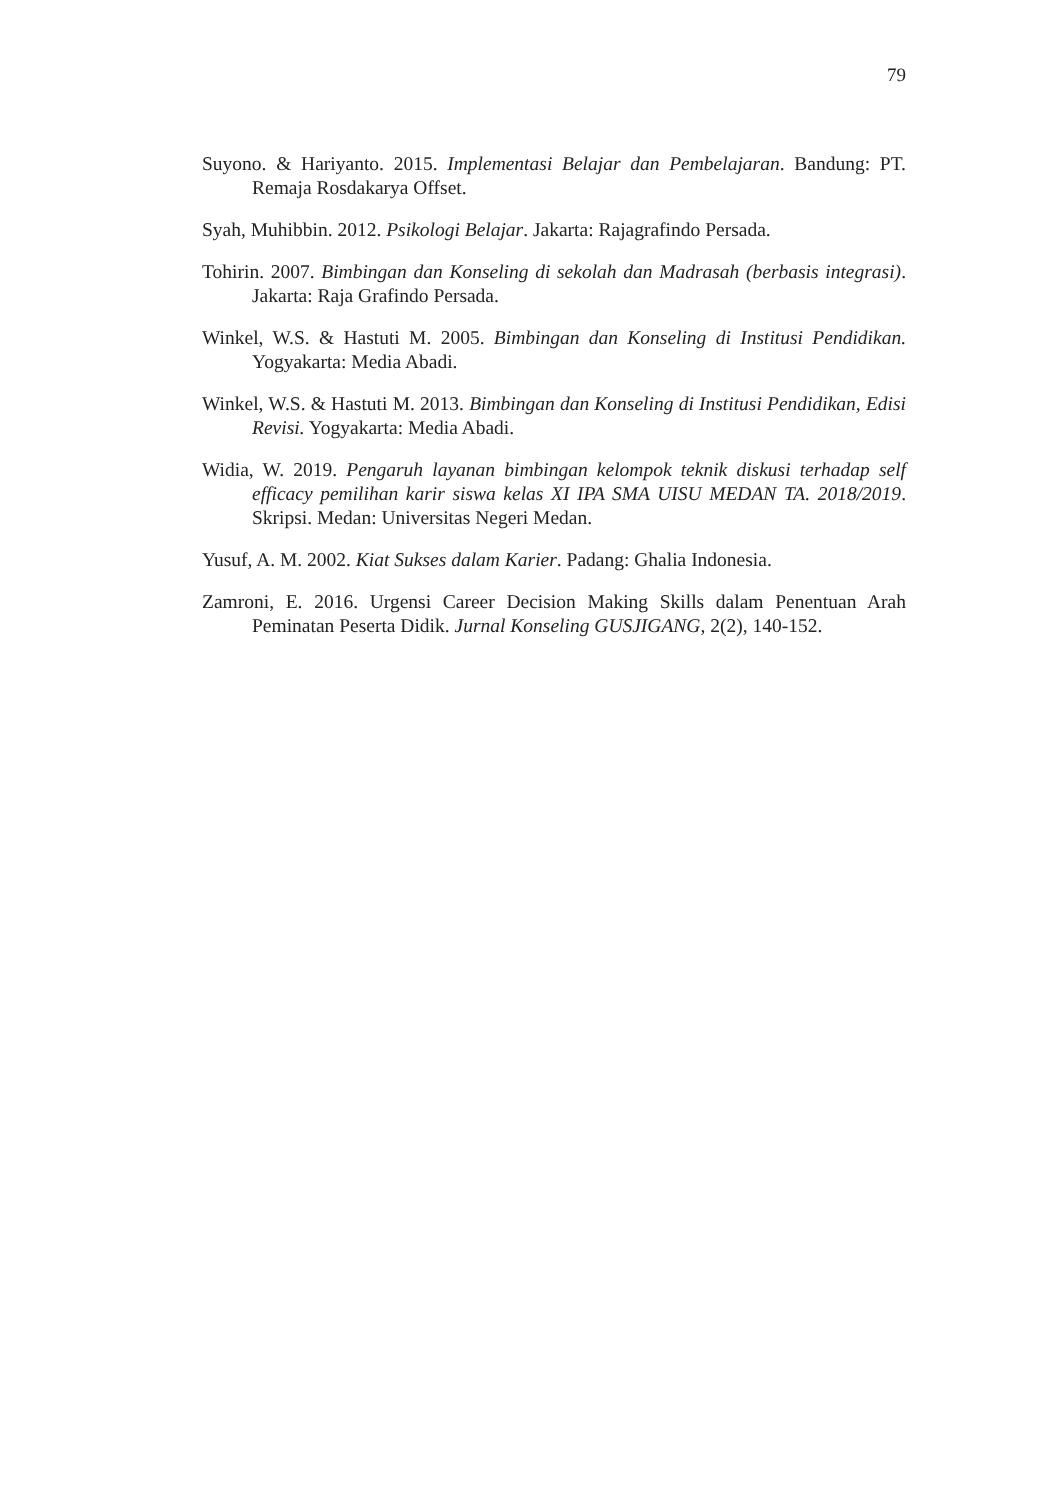79
Suyono. & Hariyanto. 2015. Implementasi Belajar dan Pembelajaran. Bandung: PT. Remaja Rosdakarya Offset.
Syah, Muhibbin. 2012. Psikologi Belajar. Jakarta: Rajagrafindo Persada.
Tohirin. 2007. Bimbingan dan Konseling di sekolah dan Madrasah (berbasis integrasi). Jakarta: Raja Grafindo Persada.
Winkel, W.S. & Hastuti M. 2005. Bimbingan dan Konseling di Institusi Pendidikan. Yogyakarta: Media Abadi.
Winkel, W.S. & Hastuti M. 2013. Bimbingan dan Konseling di Institusi Pendidikan, Edisi Revisi. Yogyakarta: Media Abadi.
Widia, W. 2019. Pengaruh layanan bimbingan kelompok teknik diskusi terhadap self efficacy pemilihan karir siswa kelas XI IPA SMA UISU MEDAN TA. 2018/2019. Skripsi. Medan: Universitas Negeri Medan.
Yusuf, A. M. 2002. Kiat Sukses dalam Karier. Padang: Ghalia Indonesia.
Zamroni, E. 2016. Urgensi Career Decision Making Skills dalam Penentuan Arah Peminatan Peserta Didik. Jurnal Konseling GUSJIGANG, 2(2), 140-152.